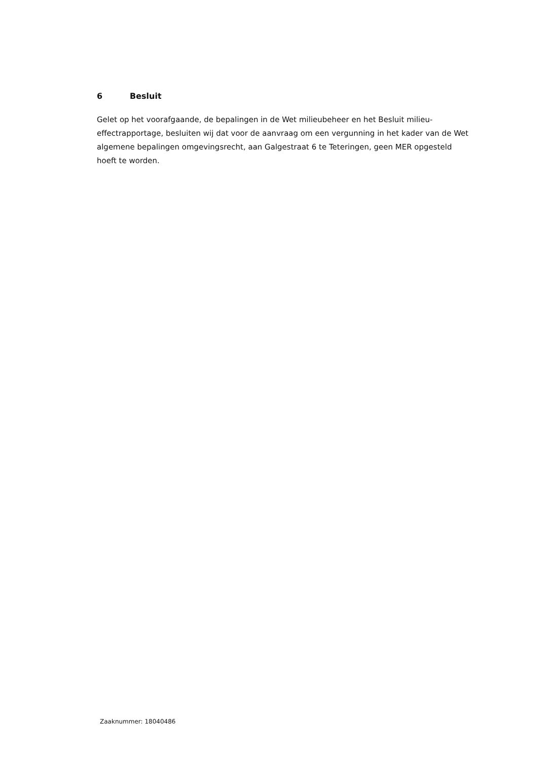6 Besluit
Gelet op het voorafgaande, de bepalingen in de Wet milieubeheer en het Besluit milieu-effectrapportage, besluiten wij dat voor de aanvraag om een vergunning in het kader van de Wet algemene bepalingen omgevingsrecht, aan Galgestraat 6 te Teteringen, geen MER opgesteld hoeft te worden.
Zaaknummer: 18040486